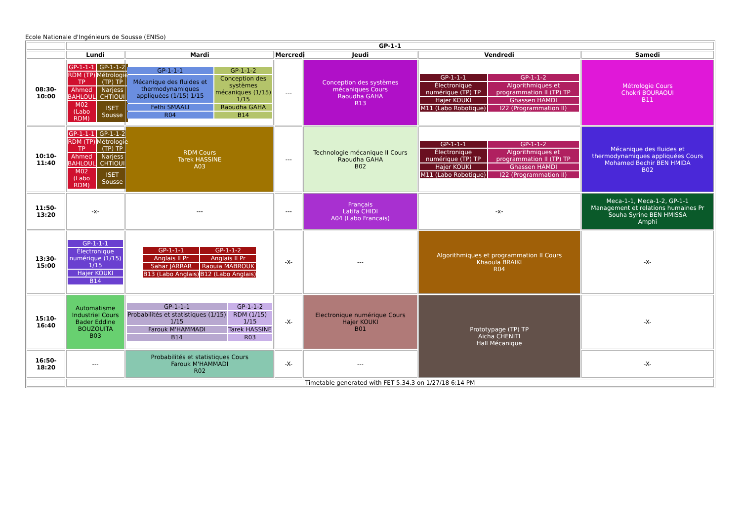Ecole Nationale d'Ingénieurs de Sousse (ENISo)
| | GP-1-1 | | | | | |
| --- | --- | --- | --- | --- | --- | --- |
| | Lundi | Mardi | Mercredi | Jeudi | Vendredi | Samedi |
| 08:30-10:00 | / GP-1-1-1 / GP-1-1-2 / / RDM (TP) TP / Métrologie (TP) TP / / Ahmed BAHLOUL / Narjess CHTIOUI / / M02 (Labo RDM) / ISET Sousse / | / GP-1-1-1 / GP-1-1-2 / / Mécanique des fluides et thermodynamiques appliquées (1/15) 1/15 / Conception des systèmes mécaniques (1/15) 1/15 / / Fethi SMAALI / Raoudha GAHA / / R04 / B14 / | --- | Conception des systèmes mécaniques Cours Raoudha GAHA R13 | / GP-1-1-1 / GP-1-1-2 / / Électronique numérique (TP) TP / Algorithmiques et programmation II (TP) TP / / Hajer KOUKI / Ghassen HAMDI / / M11 (Labo Robotique) / I22 (Programmation II) / | Métrologie Cours Chokri BOURAOUI B11 |
| 10:10-11:40 | / GP-1-1-1 / GP-1-1-2 / / RDM (TP) TP / Métrologie (TP) TP / / Ahmed BAHLOUL / Narjess CHTIOUI / / M02 (Labo RDM) / ISET Sousse / | RDM Cours Tarek HASSINE A03 | --- | Technologie mécanique II Cours Raoudha GAHA B02 | / GP-1-1-1 / GP-1-1-2 / / Électronique numérique (TP) TP / Algorithmiques et programmation II (TP) TP / / Hajer KOUKI / Ghassen HAMDI / / M11 (Labo Robotique) / I22 (Programmation II) / | Mécanique des fluides et thermodynamiques appliquées Cours Mohamed Bechir BEN HMIDA B02 |
| 11:50-13:20 | -x- | --- | --- | Français Latifa CHIDI A04 (Labo Francais) | -x- | Meca-1-1, Meca-1-2, GP-1-1 Management et relations humaines Pr Souha Syrine BEN HMISSA Amphi |
| 13:30-15:00 | / GP-1-1-1 / / Électronique numérique (1/15) 1/15 / / Hajer KOUKI / / B14 / | / GP-1-1-1 / GP-1-1-2 / / Anglais II Pr / Anglais II Pr / / Sahar JARRAR / Raouia MABROUK / / B13 (Labo Anglais) / B12 (Labo Anglais) / | -X- | --- | Algorithmiques et programmation II Cours Khaoula BRAIKI R04 | -X- |
| 15:10-16:40 | Automatisme Industriel Cours Bader Eddine BOUZOUITA B03 | / GP-1-1-1 / GP-1-1-2 / / Probabilités et statistiques (1/15) 1/15 / RDM (1/15) 1/15 / / Farouk M'HAMMADI / Tarek HASSINE / / B14 / R03 / | -X- | Electronique numérique Cours Hajer KOUKI B01 | Prototypage (TP) TP Aicha CHENITI Hall Mécanique | -X- |
| 16:50-18:20 | --- | Probabilités et statistiques Cours Farouk M'HAMMADI R02 | -X- | --- | | -X- |
| | Timetable generated with FET 5.34.3 on 1/27/18 6:14 PM | | | | | |